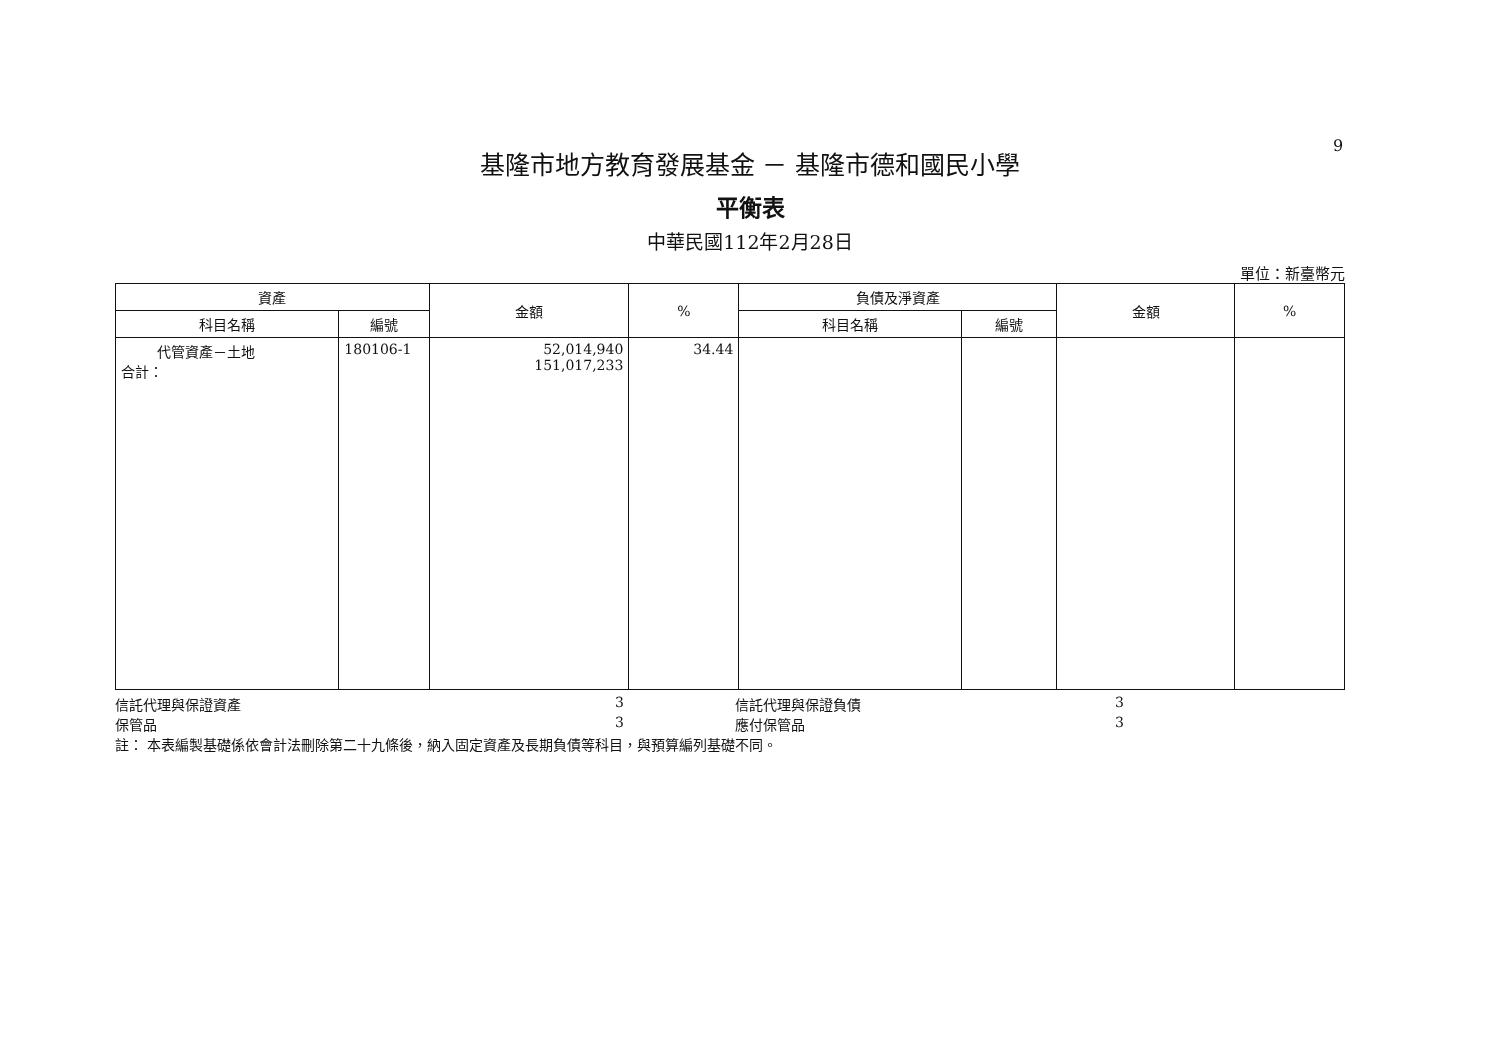9
基隆市地方教育發展基金 － 基隆市德和國民小學
平衡表
中華民國112年2月28日
單位：新臺幣元
| 資產 | | 金額 | % | 負債及淨資產 | | 金額 | % |
| --- | --- | --- | --- | --- | --- | --- | --- |
| 科目名稱 | 編號 | | | 科目名稱 | 編號 | | |
| 代管資產－土地 合計： | 180106-1 | 52,014,940 151,017,233 | 34.44 | | | | |
信託代理與保證資產 3 信託代理與保證負債 3
保管品 3 應付保管品 3
註： 本表編製基礎係依會計法刪除第二十九條後，納入固定資產及長期負債等科目，與預算編列基礎不同。